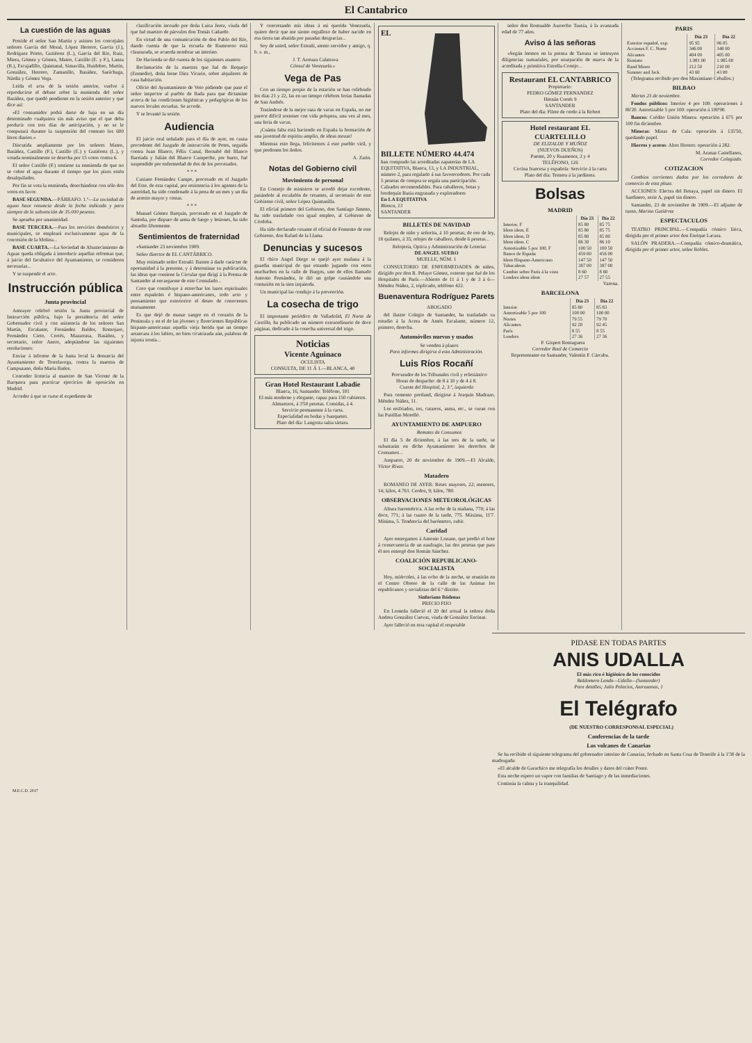El Cantabrico
La cuestión de las aguas
Preside el señor San Martín y asisten los concejales señores García del Moral, López Herrero, García (J.), Rodríguez Prieto, Gutiérrez (L.), García del Río, Ruiz, Miera, Gómez y Gómez, Mateo, Castillo (E. y F.), Lanza (R.), Escajadillo, Quintanal, Simavilla, Huidobro, Martín, González, Herrero, Zamanillo, Basáñez, Saráchaga, Nárdiz y Gómez Vega.
Leída el acta de la sesión anterior, vuelve á reproducirse el debate sobre la enmienda del señor Basáñez, que quedó pendiente en la sesión anterior y que dice así:
«El consumidor podrá darse de baja en un día determinado cualquiera sin más aviso que el que deba producir con tres días de anticipación, y no se le computará durante la suspensión del contrato los 600 litros diarios.»
Discutida ampliamente por los señores Mateo, Basáñez, Castillo (F.), Castillo (E.) y Gutiérrez (L.), y votada nominalmente se desecha por 15 votos contra 6.
El señor Castillo (F.) sostiene su enmienda de que no se cobre el agua durante el tiempo que los pisos estén desalquilados.
Por fin se vota la enmienda, desechándose con sólo dos votos en favor.
BASE SEGUNDA.—PÁRRAFO. 1.º—La sociedad de aguas hace renuncia desde la fecha indicada y para siempre de la subvención de 35.000 pesetas.
Se aprueba por unanimidad.
BASE TERCERA.—Para los servicios domésticos y municipales, se empleará exclusivamente agua de la concesión de la Molina...
BASE CUARTA.—La Sociedad de Abastecimiento de Aguas queda obligada á introducir aquellas reformas que, á juicio del facultativo del Ayuntamiento, se consideren necesarias...
Y se suspende el acto.
Instrucción pública
Junta provincial
Anteayer celebró sesión la Junta provincial de Instrucción pública, bajo la presidencia del señor Gobernador civil y con asistencia de los señores San Martín, Escalante, Fernández Baldor, Romojaro, Fernández Cieto, Cortés, Mazarrasa, Basáñez, y secretario, señor Anero, adoptándose las siguientes resoluciones:
Enviar á informe de la Junta local la denuncia del Ayuntamiento de Torrelavega, contra la maestra de Campuzano, doña María Baños.
Conceder licencia al maestro de San Vicente de la Barquera para practicar ejercicios de oposición en Madrid.
Acceder á que se curse el expediente de
clasificación incoado por doña Luisa Jerez, viuda del que fué maestro de párvulos don Tomás Cañardo.
En virtud de una comunicación de don Pablo del Río, dando cuenta de que la escuela de Rumoroso está clausurada, se acuerda nombrar un interino.
De Hacienda se dió cuenta de los siguientes asuntos:
Reclamación de la maestra que fué de Requejo (Enmedio), doña Irene Díez Vicario, sobre alquileres de casa habitación.
Oficio del Ayuntamiento de Voto pidiendo que pase el señor inspector al pueblo de Rada para que dictamine acerca de las condiciones higiénicas y pedagógicas de los nuevos locales escuelas. Se accede.
Y se levantó la sesión.
Audiencia
El juicio oral señalado para el día de ayer, en causa procedente del Juzgado de instrucción de Potes, seguida contra Juan Blanco, Félix Canal, Bernabé del Blanco Barriada y Julián del Blanco Campeche, por hurto, fué suspendido por enfermedad de dos de los procesados.
* * *
Casiano Fernández Campo, procesado en el Juzgado del Este, de esta capital, por resistencia á los agentes de la autoridad, ha sido condenado á la pena de un mes y un día de arresto mayor y costas.
* * *
Manuel Gómez Barquín, procesado en el Juzgado de Santoña, por disparo de arma de fuego y lesiones, ha sido absuelto libremente.
Sentimientos de fraternidad
«Santander 23 noviembre 1909.
Señor director de EL CANTÁBRICO.
Muy estimado señor Estrañí: Basten á darle carácter de oportunidad á la presente, y á determinar su publicación, las ideas que contiene la Circular que dirigí á la Prensa de Santander al encargarme de este Consulado...
Creo que contribuye á estrechar los lazos espirituales entre españoles é hispano-americanos, todo acto y pensamiento que exteriorice el deseo de conocernos mutuamente.
Es que dejó de manar sangre en el corazón de la Península y en el de las jóvenes y florecientes Repúblicas hispano-americanas aquella vieja herida que un tiempo arrancara á los labios, no bien cicatrizada aún, palabras de injusta ironía...
Y concretando mis ideas á mi querida Venezuela, quiero decir que me siento orgulloso de haber nacido en esa tierra tan abatida por pasadas desgracias...
Soy de usted, señor Estrañí, atento servidor y amigo, q. b. s. m.,
J. T. Arreaza Calatrava
Cónsul de Venezuela.»
Vega de Pas
Con un tiempo propio de la estación se han celebrado los días 21 y 22, las en un tiempo célebres ferias llamadas de San Andrés.
Tratándose de la mejor raza de vacas en España, no me parece difícil sostener con vida próspera, una vez al mes, una feria de vacas.
¡Cuánta falta está haciendo en España la formación de una juventud de espíritu amplio, de ideas mozas!
Mientras esto llega, felicitemos á este pueblo viril, y que perdonen los ñoños.
A. Zarín.
Notas del Gobierno civil
Movimiento de personal
En Consejo de ministros se acordó dejar excedente, pasándole al escalafón de cesantes, al secretario de este Gobierno civil, señor López Quintanilla.
El oficial primero del Gobierno, don Santiago Jimeno, ha sido trasladado con igual empleo, al Gobierno de Córdoba.
Ha sido declarado cesante el oficial de Fomento de este Gobierno, don Rafael de la Llama.
Denuncias y sucesos
El chico Angel Diego se quejó ayer mañana á la guardia municipal de que estando jugando con otros muchachos en la calle de Burgos, uno de ellos llamado Antonio Fernández, le dió un golpe causándole una contusión en la sien izquierda.
Un municipal las condujo á la prevención.
La cosecha de trigo
El importante periódico de Valladolid, El Norte de Castilla, ha publicado un número extraordinario de doce páginas, dedicado á la cosecha universal del trigo.
Noticias
Vicente Aguinaco
OCULISTA
CONSULTA, DE 11 Á 1.—BLANCA, 40
Gran Hotel Restaurant Labadie
Blanca, 16, Santander. Teléfono, 101
El más moderno y elegante, capaz para 150 cubiertos. Almuerzos, á 3'50 pesetas. Comidas, á 4.
Servicio permanente á la carta.
Especialidad en bodas y banquetes.
Plato del día: Langosta salsa tártara.
EL BILLETE NÚMERO 44.474
han comprado las acreditadas zapaterías de LA EQUITATIVA, Blanca, 13, y LA INDUSTRIAL, número 2, para regalarlo á sus favorecedores. Por cada 5 pesetas de compra se regala una participación. Calzados recomendables. Para caballeros, botas y brodequín Rusia engrasada y exploradores
En LA EQUITATIVA
Blanca, 13
SANTANDER
BILLETES DE NAVIDAD
Relojes de niño y señorita, á 10 pesetas; de oro de ley, 18 quilates, á 35; relojes de caballero, desde 6 pesetas...
Relojería, Optica y Administración de Loterías
DE ANGEL SUERO
MUELLE, NÚM. 1
CONSULTORIO DE ENFERMEDADES de niños, dirigido por don R. Pelayo Gómez, externo que fué de los Hospitales de París.—Abierto de 11 á 1 y de 3 á 6—Méndez Núñez, 2, triplicado, teléfono 422.
Buenaventura Rodríguez Parets
ABOGADO
del ilustre Colegio de Santander, ha trasladado su estudio á la Acera de Amós Escalante, número 12, primero, derecha.
Automóviles nuevos y usados
Se venden á plazos
Para informes dirigirse á esta Administración.
Luis Ríos Rocañí
Procurador de los Tribunales civil y eclesiástico
Horas de despacho: de 8 á 10 y de 4 á 8.
Cuesta del Hospital, 2, 3.º, izquierda
Para cemento portland, dirigirse á Joaquín Madrazo, Méndez Núñez, 11.
Los resfriados, tos, catarros, asma, etc., se curan con las Pastillas Morelló.
AYUNTAMIENTO DE AMPUERO
Remates de Consumos
El día 5 de diciembre, á las tres de la tarde, se subastarán en dicho Ayuntamiento los derechos de Consumos...
Ampuero, 20 de noviembre de 1909.—El Alcalde, Víctor Rivas.
Matadero
ROMANEO DE AYER: Reses mayores, 22; menores, 14; kilos, 4.761. Cerdos, 9; kilos, 780.
OBSERVACIONES METEOROLÓGICAS
Altura barométrica. A las ocho de la mañana, 770; á las doce, 771; á las cuatro de la tarde, 775. Máxima, 11'7. Mínima, 5. Tendencia del barómetro, subir.
Caridad
Ayer entregamos á Antonio Lozano, que perdió el bote á consecuencia de un naufragio, las dos pesetas que para él nos entregó don Román Sánchez.
COALICIÓN REPUBLICANO-SOCIALISTA
Hoy, miércoles, á las ocho de la noche, se reunirán en el Centro Obrero de la calle de las Animas los republicanos y socialistas del 6.º distrito.
Sinforiano Ródenas
PRECIO FIJO
En Lomeña falleció el 20 del actual la señora doña Andrea González Cuevas, viuda de González Encinas.
Ayer falleció en esta capital el respetable
señor don Romualdo Aurrecho Tausía, á la avanzada edad de 77 años.
Aviso á las señoras
«Según leemos en la prensa de Tarrasa se instruyen diligencias sumariales, por usurpación de marca de la acreditada y primitiva Estrella-Conejo...
Restaurant EL CANTABRICO
Propietario:
PEDRO GÓMEZ FERNANDEZ
Hernán Cortés 9
SANTANDER
Plato del día: Filete de cerdo á la Robert
Hotel restaurant EL CUARTELILLO
DE ELIZALDE Y MUÑOZ
(NUEVOS DUEÑOS)
Puente, 20 y Ruamenor, 2 y 4
TELÉFONO, 126
Cocina francesa y española: Servicio á la carta
Plato del día: Ternera á la jardinera.
Bolsas
MADRID
| | Día 23 | Día 22 |
| --- | --- | --- |
| Interior, F | 85 80 | 85 75 |
| Idem idem, E | 85 80 | 85 75 |
| Idem idem, D | 85 80 | 85 80 |
| Idem idem, C | 86 30 | 86 10 |
| Amortizable 5 por 100, F | 100 50 | 100 50 |
| Banco de España | 459 00 | 456 00 |
| Idem Hispano-Americano | 147 50 | 147 50 |
| Tabacaleras | 387 00 | 387 00 |
| Cambio sobre París á la vista | 8 60 | 8 60 |
| Londres idem idem | 27 57 | 27 55 |
Varona.
BARCELONA
| | Día 23 | Día 22 |
| --- | --- | --- |
| Interior | 85 80 | 85 83 |
| Amortizable 5 por 100 | 100 00 | 100 00 |
| Nortes | 79 55 | 79 70 |
| Alicantes | 92 20 | 92 45 |
| París | 8 55 | 8 55 |
| Londres | 27 36 | 27 36 |
F. Gispert Romaguera
Corredor Real de Comercio
Representante en Santander, Valentín F. Cárcaba.
PARIS
| | Día 23 | Día 22 |
| --- | --- | --- |
| Exterior español, exp. | 95 95 | 96 05 |
| Acciones F. C. Norte | 346 00 | 348 00 |
| Alicantes | 404 00 | 405 00 |
| Riotinto | 1.981 00 | 1.985 00 |
| Rand Mines | 212 50 | 210 00 |
| Simmer and Jack | 43 60 | 43 00 |
(Telegrama recibido por don Maximiano Ceballos.)
BILBAO
Martes 23 de noviembre.
Fondos públicos: Interior 4 por 100: operaciones á 86'20. Amortizable 5 por 100: operación á 100'90.
Bancos: Crédito Unión Minera: operación á 675 por 100 fin diciembre.
Mineras: Minas de Cala: operación á 135'50, quedando papel.
Hierros y aceros: Altos Hornos: operación á 282.
M. Aranaz Castellanos,
Corredor Colegiado.
COTIZACION
Cambios corrientes dados por los corredores de comercio de esta plaza.
ACCIONES: Electra del Besaya, papel sin dinero. El Sardinero, serie A, papel sin dinero.
Santander, 23 de noviembre de 1909.—El adjunto de turno, Marino Gutiérrez
ESPECTACULOS
TEATRO PRINCIPAL.—Compañía cómico lírica, dirigida por el primer actor don Enrique Lacasa.
SALÓN PRADERA.—Compañía cómico-dramática, dirigida por el primer actor, señor Robles.
PIDASE EN TODAS PARTES
ANIS UDALLA
El más rico é higiénico de los conocidos
Baldomero Landa—Udalla—(Santander)
Para detalles; Julio Palacios, Atarazanas, 1
El Telégrafo
(DE NUESTRO CORRESPONSAL ESPECIAL)
Conferencias de la tarde
Los volcanes de Canarias
Se ha recibido el siguiente telegrama del gobernador interino de Canarias, fechado en Santa Cruz de Tenerife á la 1'30 de la madrugada:
«El alcalde de Garachico me telegrafía los detalles y datos del cráter Ponte.
Esta noche espero un vapor con familias de Santiago y de las inmediaciones.
Continúa la calma y la tranquilidad.
M.E.C.D. 2017